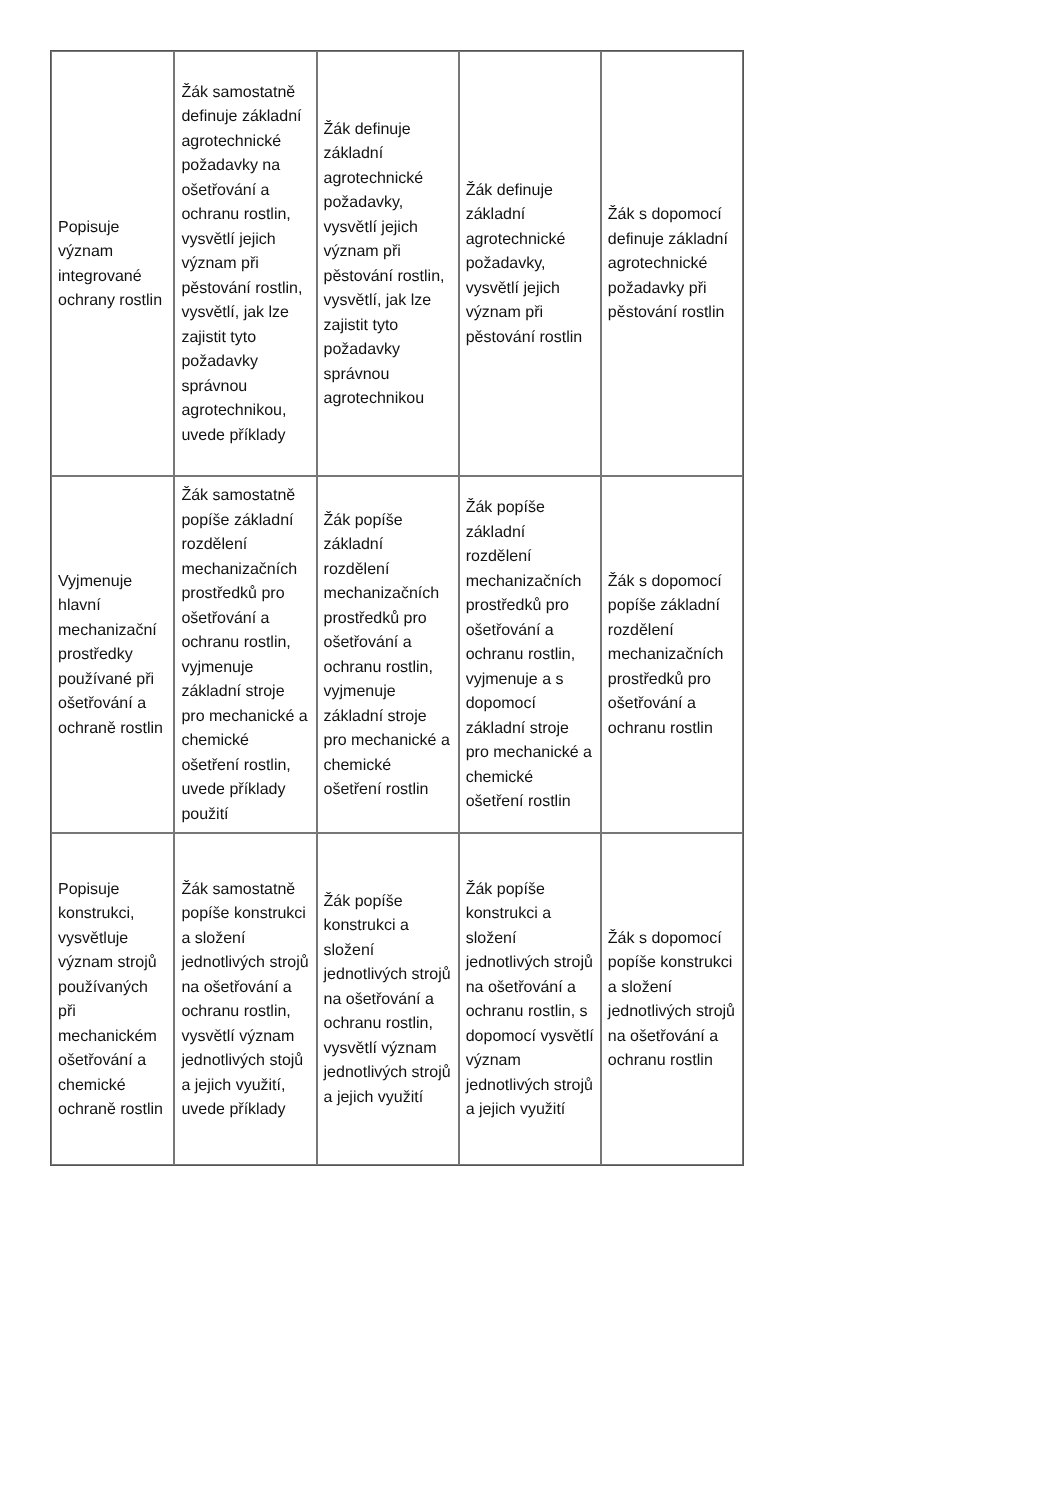| Popisuje význam integrované ochrany rostlin | Žák samostatně definuje základní agrotechnické požadavky na ošetřování a ochranu rostlin, vysvětlí jejich význam při pěstování rostlin, vysvětlí, jak lze zajistit tyto požadavky správnou agrotechnikou, uvede příklady | Žák definuje základní agrotechnické požadavky, vysvětlí jejich význam při pěstování rostlin, vysvětlí, jak lze zajistit tyto požadavky správnou agrotechnikou | Žák definuje základní agrotechnické požadavky, vysvětlí jejich význam při pěstování rostlin | Žák s dopomocí definuje základní agrotechnické požadavky při pěstování rostlin |
| Vyjmenuje hlavní mechanizační prostředky používané při ošetřování a ochraně rostlin | Žák samostatně popíše základní rozdělení mechanizačních prostředků pro ošetřování a ochranu rostlin, vyjmenuje základní stroje pro mechanické a chemické ošetření rostlin, uvede příklady použití | Žák popíše základní rozdělení mechanizačních prostředků pro ošetřování a ochranu rostlin, vyjmenuje základní stroje pro mechanické a chemické ošetření rostlin | Žák popíše základní rozdělení mechanizačních prostředků pro ošetřování a ochranu rostlin, vyjmenuje a s dopomocí základní stroje pro mechanické a chemické ošetření rostlin | Žák s dopomocí popíše základní rozdělení mechanizačních prostředků pro ošetřování a ochranu rostlin |
| Popisuje konstrukci, vysvětluje význam strojů používaných při mechanickém ošetřování a chemické ochraně rostlin | Žák samostatně popíše konstrukci a složení jednotlivých strojů na ošetřování a ochranu rostlin, vysvětlí význam jednotlivých stojů a jejich využití, uvede příklady | Žák popíše konstrukci a složení jednotlivých strojů na ošetřování a ochranu rostlin, vysvětlí význam jednotlivých strojů a jejich využití | Žák popíše konstrukci a složení jednotlivých strojů na ošetřování a ochranu rostlin, s dopomocí vysvětlí význam jednotlivých strojů a jejich využití | Žák s dopomocí popíše konstrukci a složení jednotlivých strojů na ošetřování a ochranu rostlin |